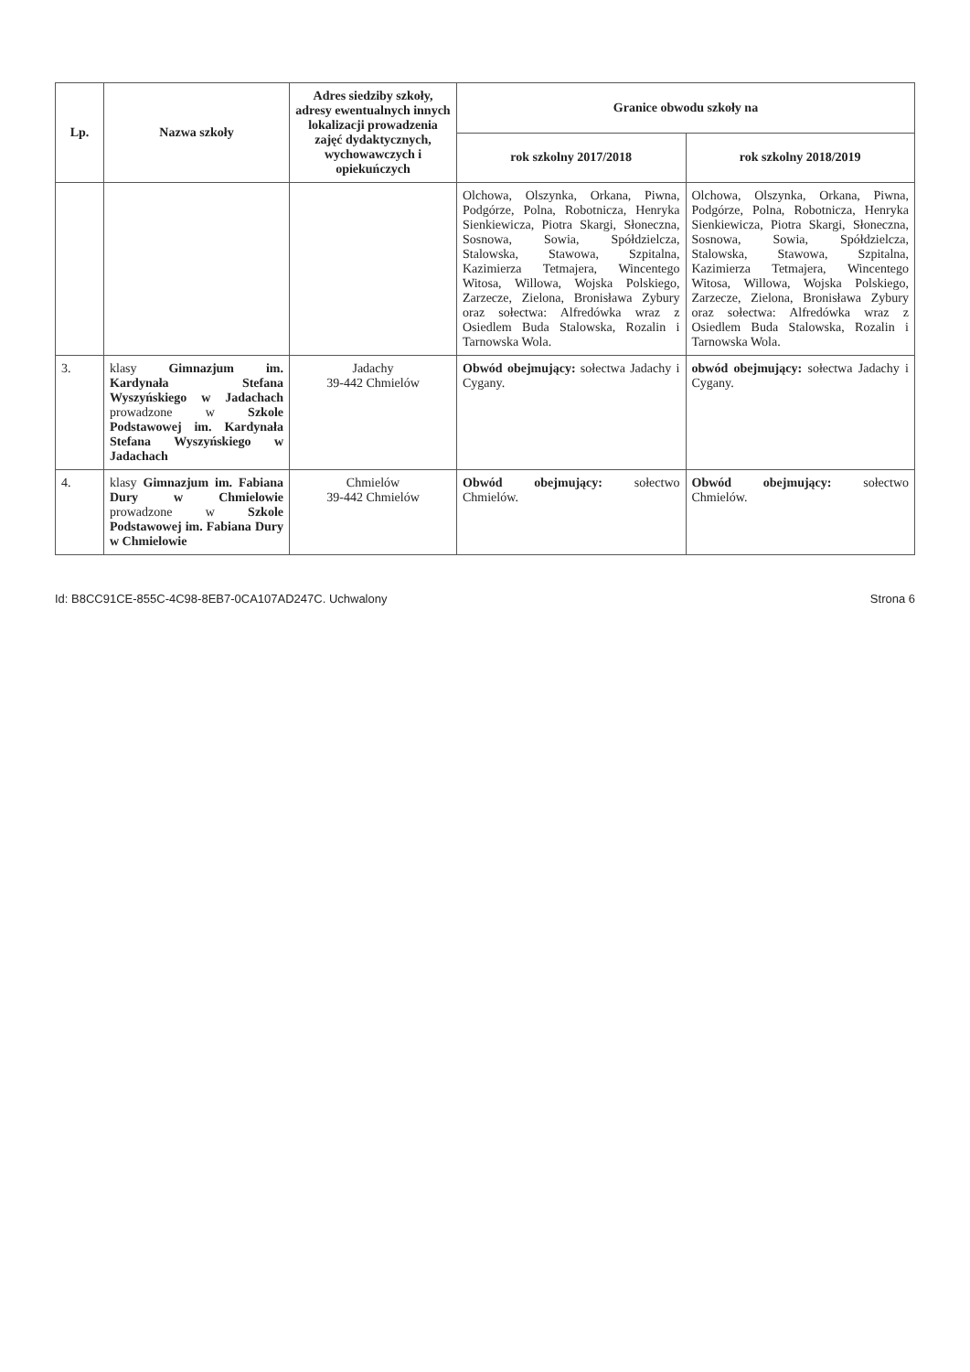| Lp. | Nazwa szkoły | Adres siedziby szkoły, adresy ewentualnych innych lokalizacji prowadzenia zajęć dydaktycznych, wychowawczych i opiekuńczych | Granice obwodu szkoły na | |
| --- | --- | --- | --- | --- |
| | | | rok szkolny 2017/2018 | rok szkolny 2018/2019 |
| | | | Olchowa, Olszynka, Orkana, Piwna, Podgórze, Polna, Robotnicza, Henryka Sienkiewicza, Piotra Skargi, Słoneczna, Sosnowa, Sowia, Spółdzielcza, Stalowska, Stawowa, Szpitalna, Kazimierza Tetmajera, Wincentego Witosa, Willowa, Wojska Polskiego, Zarzecze, Zielona, Bronisława Zybury oraz sołectwa: Alfredówka wraz z Osiedlem Buda Stalowska, Rozalin i Tarnowska Wola. | Olchowa, Olszynka, Orkana, Piwna, Podgórze, Polna, Robotnicza, Henryka Sienkiewicza, Piotra Skargi, Słoneczna, Sosnowa, Sowia, Spółdzielcza, Stalowska, Stawowa, Szpitalna, Kazimierza Tetmajera, Wincentego Witosa, Willowa, Wojska Polskiego, Zarzecze, Zielona, Bronisława Zybury oraz sołectwa: Alfredówka wraz z Osiedlem Buda Stalowska, Rozalin i Tarnowska Wola. |
| 3. | klasy Gimnazjum im. Kardynała Stefana Wyszyńskiego w Jadachach prowadzone w Szkole Podstawowej im. Kardynała Stefana Wyszyńskiego w Jadachach | Jadachy 39-442 Chmielów | Obwód obejmujący: sołectwa Jadachy i Cygany. | obwód obejmujący: sołectwa Jadachy i Cygany. |
| 4. | klasy Gimnazjum im. Fabiana Dury w Chmielowie prowadzone w Szkole Podstawowej im. Fabiana Dury w Chmielowie | Chmielów 39-442 Chmielów | Obwód obejmujący: sołectwo Chmielów. | Obwód obejmujący: sołectwo Chmielów. |
Id: B8CC91CE-855C-4C98-8EB7-0CA107AD247C. Uchwalony Strona 6